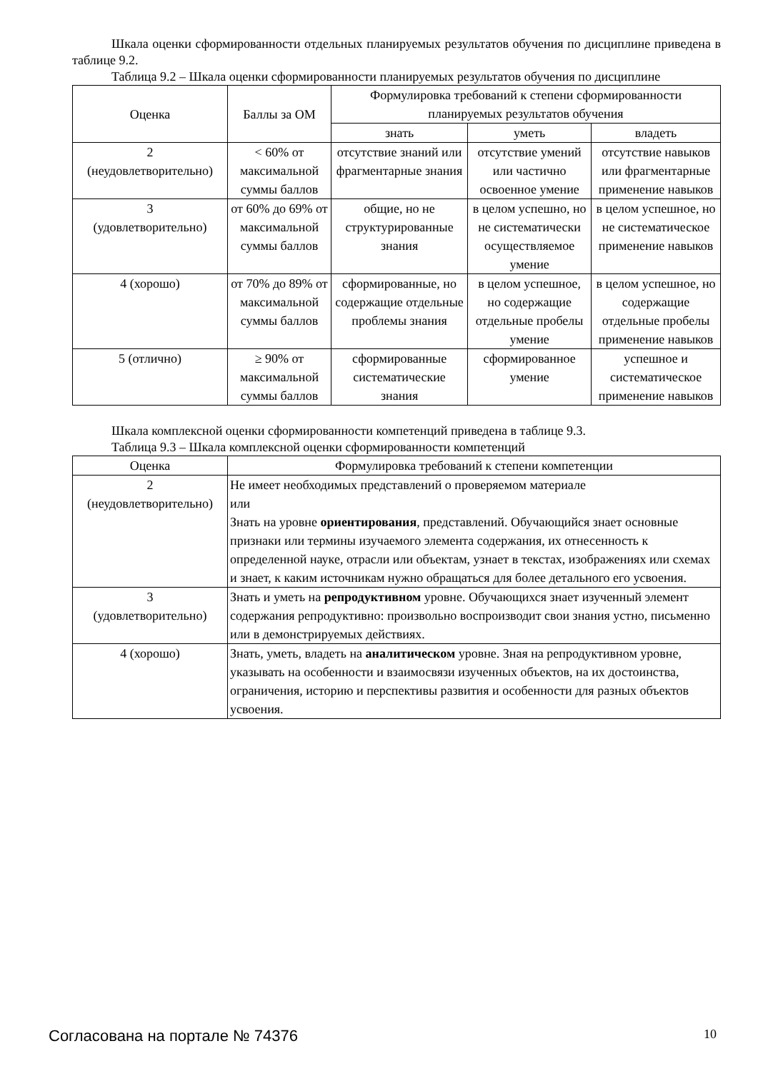Шкала оценки сформированности отдельных планируемых результатов обучения по дисциплине приведена в таблице 9.2.
Таблица 9.2 – Шкала оценки сформированности планируемых результатов обучения по дисциплине
| Оценка | Баллы за ОМ | Формулировка требований к степени сформированности планируемых результатов обучения | | |
| --- | --- | --- | --- | --- |
| | | знать | уметь | владеть |
| 2 (неудовлетворительно) | < 60% от максимальной суммы баллов | отсутствие знаний или фрагментарные знания | отсутствие умений или частично освоенное умение | отсутствие навыков или фрагментарные применение навыков |
| 3 (удовлетворительно) | от 60% до 69% от максимальной суммы баллов | общие, но не структурированные знания | в целом успешно, но не систематически осуществляемое умение | в целом успешное, но не систематическое применение навыков |
| 4 (хорошо) | от 70% до 89% от максимальной суммы баллов | сформированные, но содержащие отдельные проблемы знания | в целом успешное, но содержащие отдельные пробелы умение | в целом успешное, но содержащие отдельные пробелы применение навыков |
| 5 (отлично) | ≥ 90% от максимальной суммы баллов | сформированные систематические знания | сформированное умение | успешное и систематическое применение навыков |
Шкала комплексной оценки сформированности компетенций приведена в таблице 9.3.
Таблица 9.3 – Шкала комплексной оценки сформированности компетенций
| Оценка | Формулировка требований к степени компетенции |
| --- | --- |
| 2 (неудовлетворительно) | Не имеет необходимых представлений о проверяемом материале или Знать на уровне ориентирования , представлений. Обучающийся знает основные признаки или термины изучаемого элемента содержания, их отнесенность к определенной науке, отрасли или объектам, узнает в текстах, изображениях или схемах и знает, к каким источникам нужно обращаться для более детального его усвоения. |
| 3 (удовлетворительно) | Знать и уметь на репродуктивном уровне. Обучающихся знает изученный элемент содержания репродуктивно: произвольно воспроизводит свои знания устно, письменно или в демонстрируемых действиях. |
| 4 (хорошо) | Знать, уметь, владеть на аналитическом уровне. Зная на репродуктивном уровне, указывать на особенности и взаимосвязи изученных объектов, на их достоинства, ограничения, историю и перспективы развития и особенности для разных объектов усвоения. |
Согласована на портале № 74376 10